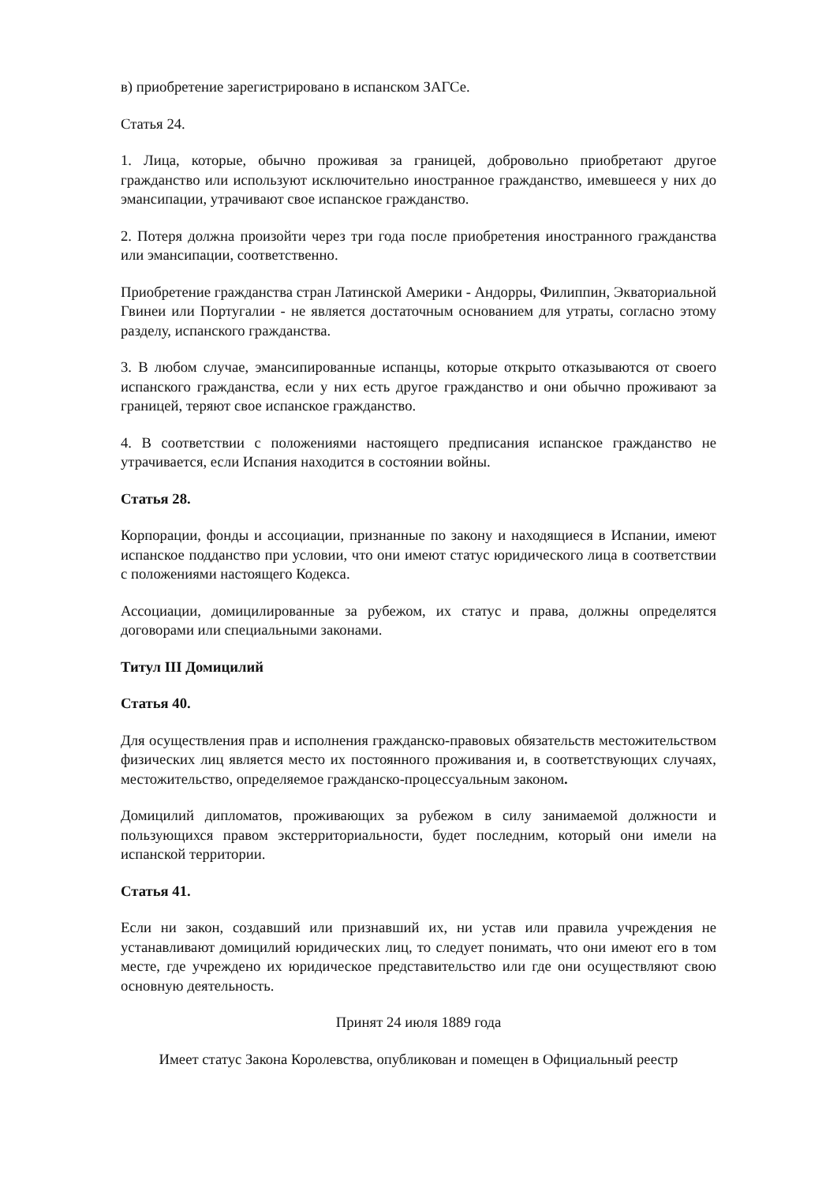в) приобретение зарегистрировано в испанском ЗАГСе.
Статья 24.
1. Лица, которые, обычно проживая за границей, добровольно приобретают другое гражданство или используют исключительно иностранное гражданство, имевшееся у них до эмансипации, утрачивают свое испанское гражданство.
2. Потеря должна произойти через три года после приобретения иностранного гражданства или эмансипации, соответственно.
Приобретение гражданства стран Латинской Америки - Андорры, Филиппин, Экваториальной Гвинеи или Португалии - не является достаточным основанием для утраты, согласно этому разделу, испанского гражданства.
3. В любом случае, эмансипированные испанцы, которые открыто отказываются от своего испанского гражданства, если у них есть другое гражданство и они обычно проживают за границей, теряют свое испанское гражданство.
4. В соответствии с положениями настоящего предписания испанское гражданство не утрачивается, если Испания находится в состоянии войны.
Статья 28.
Корпорации, фонды и ассоциации, признанные по закону и находящиеся в Испании, имеют испанское подданство при условии, что они имеют статус юридического лица в соответствии с положениями настоящего Кодекса.
Ассоциации, домицилированные за рубежом, их статус и права, должны определятся договорами или специальными законами.
Титул III Домицилий
Статья 40.
Для осуществления прав и исполнения гражданско-правовых обязательств местожительством физических лиц является место их постоянного проживания и, в соответствующих случаях, местожительство, определяемое гражданско-процессуальным законом.
Домицилий дипломатов, проживающих за рубежом в силу занимаемой должности и пользующихся правом экстерриториальности, будет последним, который они имели на испанской территории.
Статья 41.
Если ни закон, создавший или признавший их, ни устав или правила учреждения не устанавливают домицилий юридических лиц, то следует понимать, что они имеют его в том месте, где учреждено их юридическое представительство или где они осуществляют свою основную деятельность.
Принят 24 июля 1889 года
Имеет статус Закона Королевства, опубликован и помещен в Официальный реестр